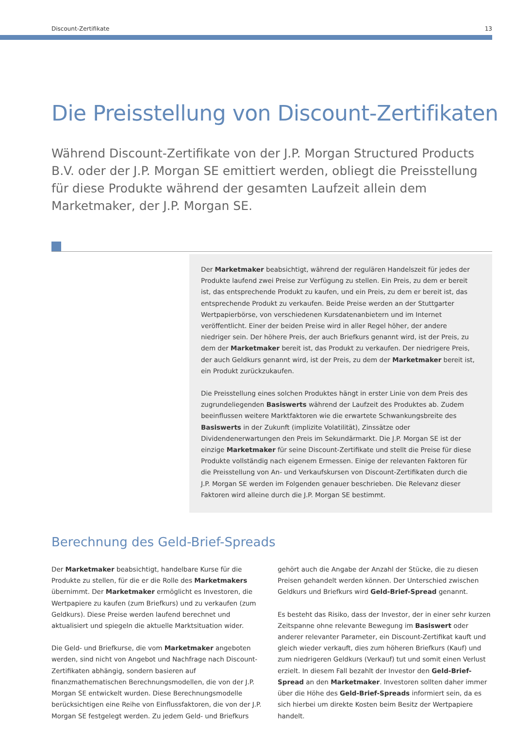Discount-Zertifikate 13
Die Preisstellung von Discount-Zertifikaten
Während Discount-Zertifikate von der J.P. Morgan Structured Products B.V. oder der J.P. Morgan SE emittiert werden, obliegt die Preisstellung für diese Produkte während der gesamten Laufzeit allein dem Marketmaker, der J.P. Morgan SE.
Der Marketmaker beabsichtigt, während der regulären Handelszeit für jedes der Produkte laufend zwei Preise zur Verfügung zu stellen. Ein Preis, zu dem er bereit ist, das entsprechende Produkt zu kaufen, und ein Preis, zu dem er bereit ist, das entsprechende Produkt zu verkaufen. Beide Preise werden an der Stuttgarter Wertpapierbörse, von verschiedenen Kursdatenanbietern und im Internet veröffentlicht. Einer der beiden Preise wird in aller Regel höher, der andere niedriger sein. Der höhere Preis, der auch Briefkurs genannt wird, ist der Preis, zu dem der Marketmaker bereit ist, das Produkt zu verkaufen. Der niedrigere Preis, der auch Geldkurs genannt wird, ist der Preis, zu dem der Marketmaker bereit ist, ein Produkt zurückzukaufen.
Die Preisstellung eines solchen Produktes hängt in erster Linie von dem Preis des zugrundeliegenden Basiswerts während der Laufzeit des Produktes ab. Zudem beeinflussen weitere Marktfaktoren wie die erwartete Schwankungsbreite des Basiswerts in der Zukunft (implizite Volatilität), Zinssätze oder Dividendenerwartungen den Preis im Sekundärmarkt. Die J.P. Morgan SE ist der einzige Marketmaker für seine Discount-Zertifikate und stellt die Preise für diese Produkte vollständig nach eigenem Ermessen. Einige der relevanten Faktoren für die Preisstellung von An- und Verkaufskursen von Discount-Zertifikaten durch die J.P. Morgan SE werden im Folgenden genauer beschrieben. Die Relevanz dieser Faktoren wird alleine durch die J.P. Morgan SE bestimmt.
Berechnung des Geld-Brief-Spreads
Der Marketmaker beabsichtigt, handelbare Kurse für die Produkte zu stellen, für die er die Rolle des Marketmakers übernimmt. Der Marketmaker ermöglicht es Investoren, die Wertpapiere zu kaufen (zum Briefkurs) und zu verkaufen (zum Geldkurs). Diese Preise werden laufend berechnet und aktualisiert und spiegeln die aktuelle Marktsituation wider.
Die Geld- und Briefkurse, die vom Marketmaker angeboten werden, sind nicht von Angebot und Nachfrage nach Discount-Zertifikaten abhängig, sondern basieren auf finanzmathematischen Berechnungsmodellen, die von der J.P. Morgan SE entwickelt wurden. Diese Berechnungsmodelle berücksichtigen eine Reihe von Einflussfaktoren, die von der J.P. Morgan SE festgelegt werden. Zu jedem Geld- und Briefkurs gehört auch die Angabe der Anzahl der Stücke, die zu diesen Preisen gehandelt werden können. Der Unterschied zwischen Geldkurs und Briefkurs wird Geld-Brief-Spread genannt.
Es besteht das Risiko, dass der Investor, der in einer sehr kurzen Zeitspanne ohne relevante Bewegung im Basiswert oder anderer relevanter Parameter, ein Discount-Zertifikat kauft und gleich wieder verkauft, dies zum höheren Briefkurs (Kauf) und zum niedrigeren Geldkurs (Verkauf) tut und somit einen Verlust erzielt. In diesem Fall bezahlt der Investor den Geld-Brief-Spread an den Marketmaker. Investoren sollten daher immer über die Höhe des Geld-Brief-Spreads informiert sein, da es sich hierbei um direkte Kosten beim Besitz der Wertpapiere handelt.